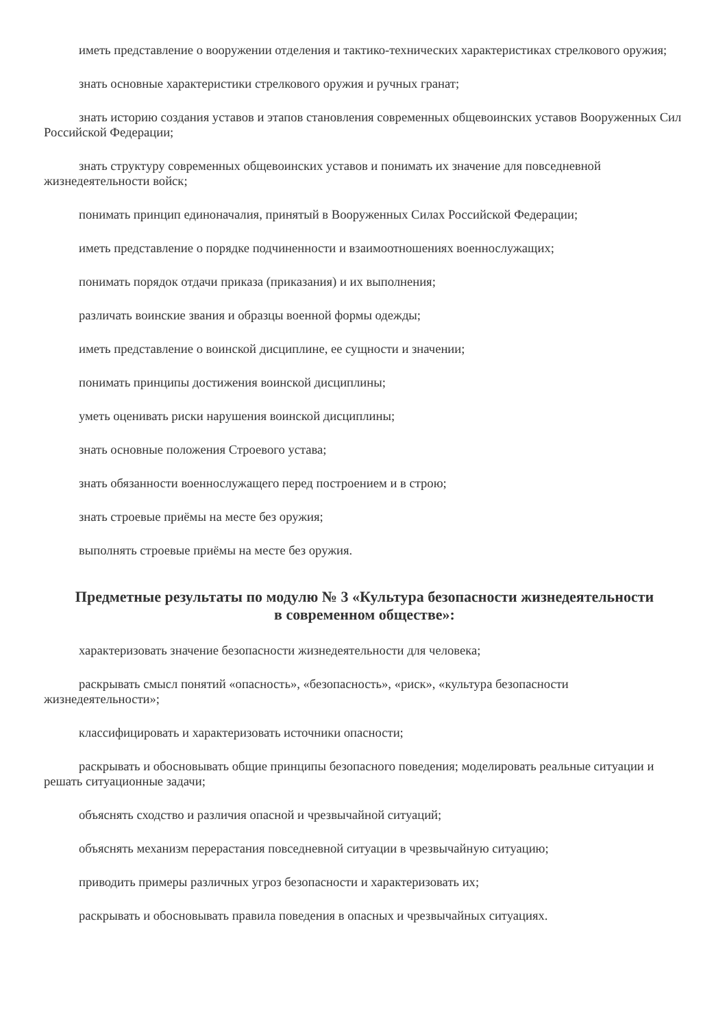иметь представление о вооружении отделения и тактико-технических характеристиках стрелкового оружия;
знать основные характеристики стрелкового оружия и ручных гранат;
знать историю создания уставов и этапов становления современных общевоинских уставов Вооруженных Сил Российской Федерации;
знать структуру современных общевоинских уставов и понимать их значение для повседневной жизнедеятельности войск;
понимать принцип единоначалия, принятый в Вооруженных Силах Российской Федерации;
иметь представление о порядке подчиненности и взаимоотношениях военнослужащих;
понимать порядок отдачи приказа (приказания) и их выполнения;
различать воинские звания и образцы военной формы одежды;
иметь представление о воинской дисциплине, ее сущности и значении;
понимать принципы достижения воинской дисциплины;
уметь оценивать риски нарушения воинской дисциплины;
знать основные положения Строевого устава;
знать обязанности военнослужащего перед построением и в строю;
знать строевые приёмы на месте без оружия;
выполнять строевые приёмы на месте без оружия.
Предметные результаты по модулю № 3 «Культура безопасности жизнедеятельности в современном обществе»:
характеризовать значение безопасности жизнедеятельности для человека;
раскрывать смысл понятий «опасность», «безопасность», «риск», «культура безопасности жизнедеятельности»;
классифицировать и характеризовать источники опасности;
раскрывать и обосновывать общие принципы безопасного поведения; моделировать реальные ситуации и решать ситуационные задачи;
объяснять сходство и различия опасной и чрезвычайной ситуаций;
объяснять механизм перерастания повседневной ситуации в чрезвычайную ситуацию;
приводить примеры различных угроз безопасности и характеризовать их;
раскрывать и обосновывать правила поведения в опасных и чрезвычайных ситуациях.